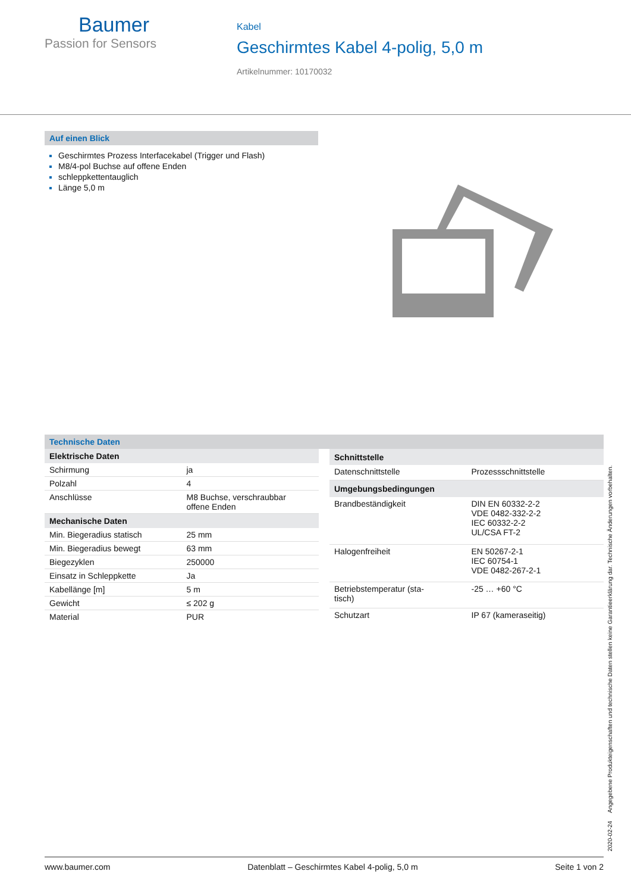Baumer
Passion for Sensors
Kabel
Geschirmtes Kabel 4-polig, 5,0 m
Artikelnummer: 10170032
Auf einen Blick
Geschirmtes Prozess Interfacekabel (Trigger und Flash)
M8/4-pol Buchse auf offene Enden
schleppkettentauglich
Länge 5,0 m
Technische Daten
| Elektrische Daten | |
| --- | --- |
| Schirmung | ja |
| Polzahl | 4 |
| Anschlüsse | M8 Buchse, verschraubbar offene Enden |
| Mechanische Daten | |
| Min. Biegeradius statisch | 25 mm |
| Min. Biegeradius bewegt | 63 mm |
| Biegezyklen | 250000 |
| Einsatz in Schleppkette | Ja |
| Kabellänge [m] | 5 m |
| Gewicht | ≤ 202 g |
| Material | PUR |
| Schnittstelle | |
| --- | --- |
| Datenschnittstelle | Prozessschnittstelle |
| Umgebungsbedingungen | |
| Brandbeständigkeit | DIN EN 60332-2-2 VDE 0482-332-2-2 IEC 60332-2-2 UL/CSA FT-2 |
| Halogenfreiheit | EN 50267-2-1 IEC 60754-1 VDE 0482-267-2-1 |
| Betriebstemperatur (sta- tisch) | -25 … +60 °C |
| Schutzart | IP 67 (kameraseitig) |
2020-02-24 Angegebene Produkteigenschaften und technische Daten stellen keine Garantieerklärung dar. Technische Änderungen vorbehalten.
www.baumer.com Datenblatt – Geschirmtes Kabel 4-polig, 5,0 m Seite 1 von 2